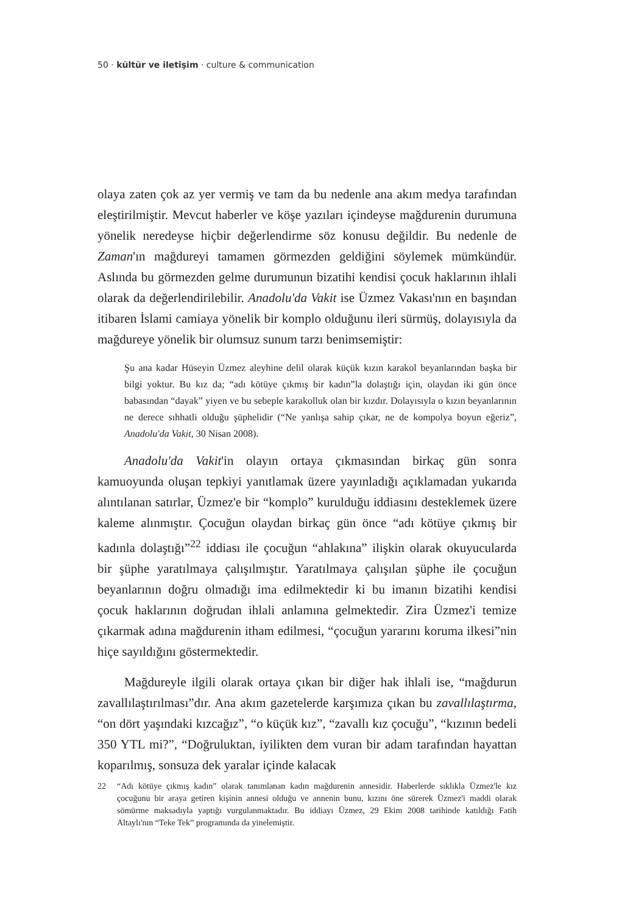50 · kültür ve iletişim · culture & communication
olaya zaten çok az yer vermiş ve tam da bu nedenle ana akım medya tarafından eleştirilmiştir. Mevcut haberler ve köşe yazıları içindeyse mağdurenin durumuna yönelik neredeyse hiçbir değerlendirme söz konusu değildir. Bu nedenle de Zaman'ın mağdureyi tamamen görmezden geldiğini söylemek mümkündür. Aslında bu görmezden gelme durumunun bizatihi kendisi çocuk haklarının ihlali olarak da değerlendirilebilir. Anadolu'da Vakit ise Üzmez Vakası'nın en başından itibaren İslami camiaya yönelik bir komplo olduğunu ileri sürmüş, dolayısıyla da mağdureye yönelik bir olumsuz sunum tarzı benimsemiştir:
Şu ana kadar Hüseyin Üzmez aleyhine delil olarak küçük kızın karakol beyanlarından başka bir bilgi yoktur. Bu kız da; “adı kötüye çıkmış bir kadın”la dolaştığı için, olaydan iki gün önce babasından “dayak” yiyen ve bu sebeple karakolluk olan bir kızdır. Dolayısıyla o kızın beyanlarının ne derece sıhhatli olduğu şüphelidir (“Ne yanlışa sahip çıkar, ne de kompolya boyun eğeriz”, Anadolu'da Vakit, 30 Nisan 2008).
Anadolu'da Vakit'in olayın ortaya çıkmasından birkaç gün sonra kamuoyunda oluşan tepkiyi yanıtlamak üzere yayınladığı açıklamadan yukarıda alıntılanan satırlar, Üzmez'e bir “komplo” kurulduğu iddiasını desteklemek üzere kaleme alınmıştır. Çocuğun olaydan birkaç gün önce “adı kötüye çıkmış bir kadınla dolaştığı”<sup>22</sup> iddiası ile çocuğun “ahlakına” ilişkin olarak okuyucularda bir şüphe yaratılmaya çalışılmıştır. Yaratılmaya çalışılan şüphe ile çocuğun beyanlarının doğru olmadığı ima edilmektedir ki bu imanın bizatihi kendisi çocuk haklarının doğrudan ihlali anlamına gelmektedir. Zira Üzmez'i temize çıkarmak adına mağdurenin itham edilmesi, “çocuğun yararını koruma ilkesi”nin hiçe sayıldığını göstermektedir.
Mağdureyle ilgili olarak ortaya çıkan bir diğer hak ihlali ise, “mağdurun zavallılaştırılması”dır. Ana akım gazetelerde karşımıza çıkan bu zavallılaştırma, “on dört yaşındaki kızcağız”, “o küçük kız”, “zavallı kız çocuğu”, “kızının bedeli 350 YTL mi?”, “Doğruluktan, iyilikten dem vuran bir adam tarafından hayattan koparılmış, sonsuza dek yaralar içinde kalacak
22 “Adı kötüye çıkmış kadın” olarak tanımlanan kadın mağdurenin annesidir. Haberlerde sıklıkla Üzmez'le kız çocuğunu bir araya getiren kişinin annesi olduğu ve annenin bunu, kızını öne sürerek Üzmez'i maddi olarak sömürme maksadıyla yaptığı vurgulanmaktadır. Bu iddiayı Üzmez, 29 Ekim 2008 tarihinde katıldığı Fatih Altaylı'nın “Teke Tek” programında da yinelemiştir.